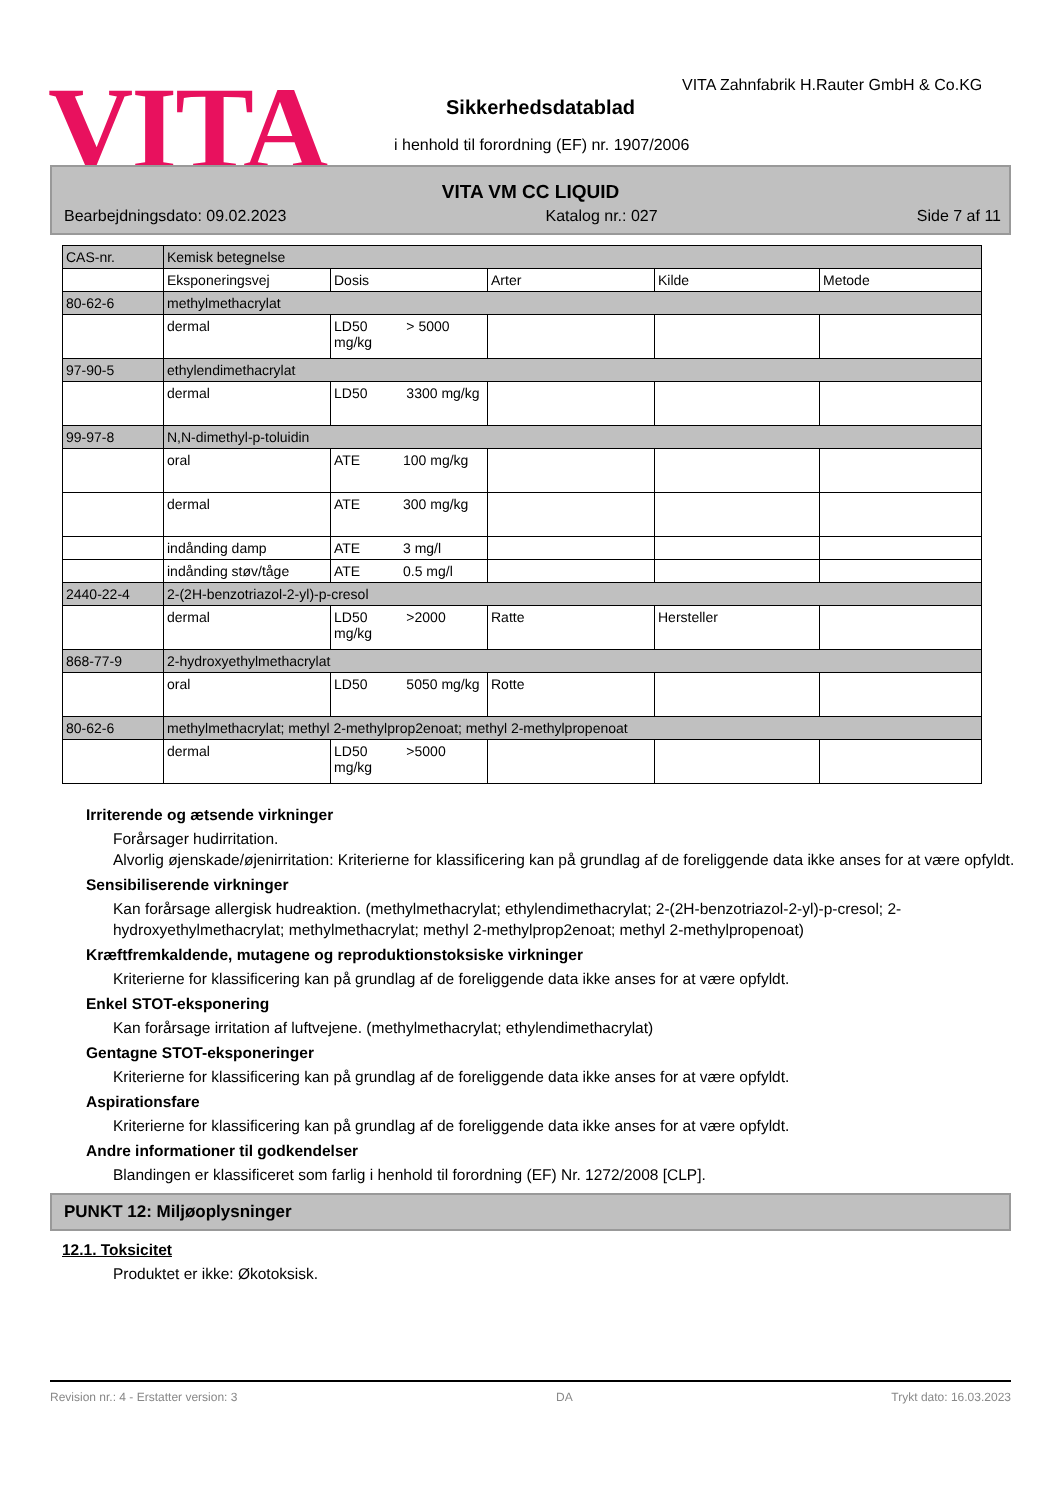VITA
VITA Zahnfabrik H.Rauter GmbH & Co.KG
Sikkerhedsdatablad
i henhold til forordning (EF) nr. 1907/2006
VITA VM CC LIQUID
Bearbejdningsdato: 09.02.2023 Katalog nr.: 027 Side 7 af 11
| CAS-nr. | Kemisk betegnelse | | | | |
| | Eksponeringsvej | Dosis | Arter | Kilde | Metode |
| 80-62-6 | methylmethacrylat | | | | |
| | dermal | LD50 > 5000 mg/kg | | | |
| 97-90-5 | ethylendimethacrylat | | | | |
| | dermal | LD50 3300 mg/kg | | | |
| 99-97-8 | N,N-dimethyl-p-toluidin | | | | |
| | oral | ATE 100 mg/kg | | | |
| | dermal | ATE 300 mg/kg | | | |
| | indånding damp | ATE 3 mg/l | | | |
| | indånding støv/tåge | ATE 0.5 mg/l | | | |
| 2440-22-4 | 2-(2H-benzotriazol-2-yl)-p-cresol | | | | |
| | dermal | LD50 >2000 mg/kg | Ratte | Hersteller | |
| 868-77-9 | 2-hydroxyethylmethacrylat | | | | |
| | oral | LD50 5050 mg/kg | Rotte | | |
| 80-62-6 | methylmethacrylat; methyl 2-methylprop2enoat; methyl 2-methylpropenoat | | | | |
| | dermal | LD50 >5000 mg/kg | | | |
Irriterende og ætsende virkninger
Forårsager hudirritation.
Alvorlig øjenskade/øjenirritation: Kriterierne for klassificering kan på grundlag af de foreliggende data ikke anses for at være opfyldt.
Sensibiliserende virkninger
Kan forårsage allergisk hudreaktion. (methylmethacrylat; ethylendimethacrylat; 2-(2H-benzotriazol-2-yl)-p-cresol; 2-hydroxyethylmethacrylat; methylmethacrylat; methyl 2-methylprop2enoat; methyl 2-methylpropenoat)
Kræftfremkaldende, mutagene og reproduktionstoksiske virkninger
Kriterierne for klassificering kan på grundlag af de foreliggende data ikke anses for at være opfyldt.
Enkel STOT-eksponering
Kan forårsage irritation af luftvejene. (methylmethacrylat; ethylendimethacrylat)
Gentagne STOT-eksponeringer
Kriterierne for klassificering kan på grundlag af de foreliggende data ikke anses for at være opfyldt.
Aspirationsfare
Kriterierne for klassificering kan på grundlag af de foreliggende data ikke anses for at være opfyldt.
Andre informationer til godkendelser
Blandingen er klassificeret som farlig i henhold til forordning (EF) Nr. 1272/2008 [CLP].
PUNKT 12: Miljøoplysninger
12.1. Toksicitet
Produktet er ikke: Økotoksisk.
Revision nr.: 4 - Erstatter version: 3 DA Trykt dato: 16.03.2023